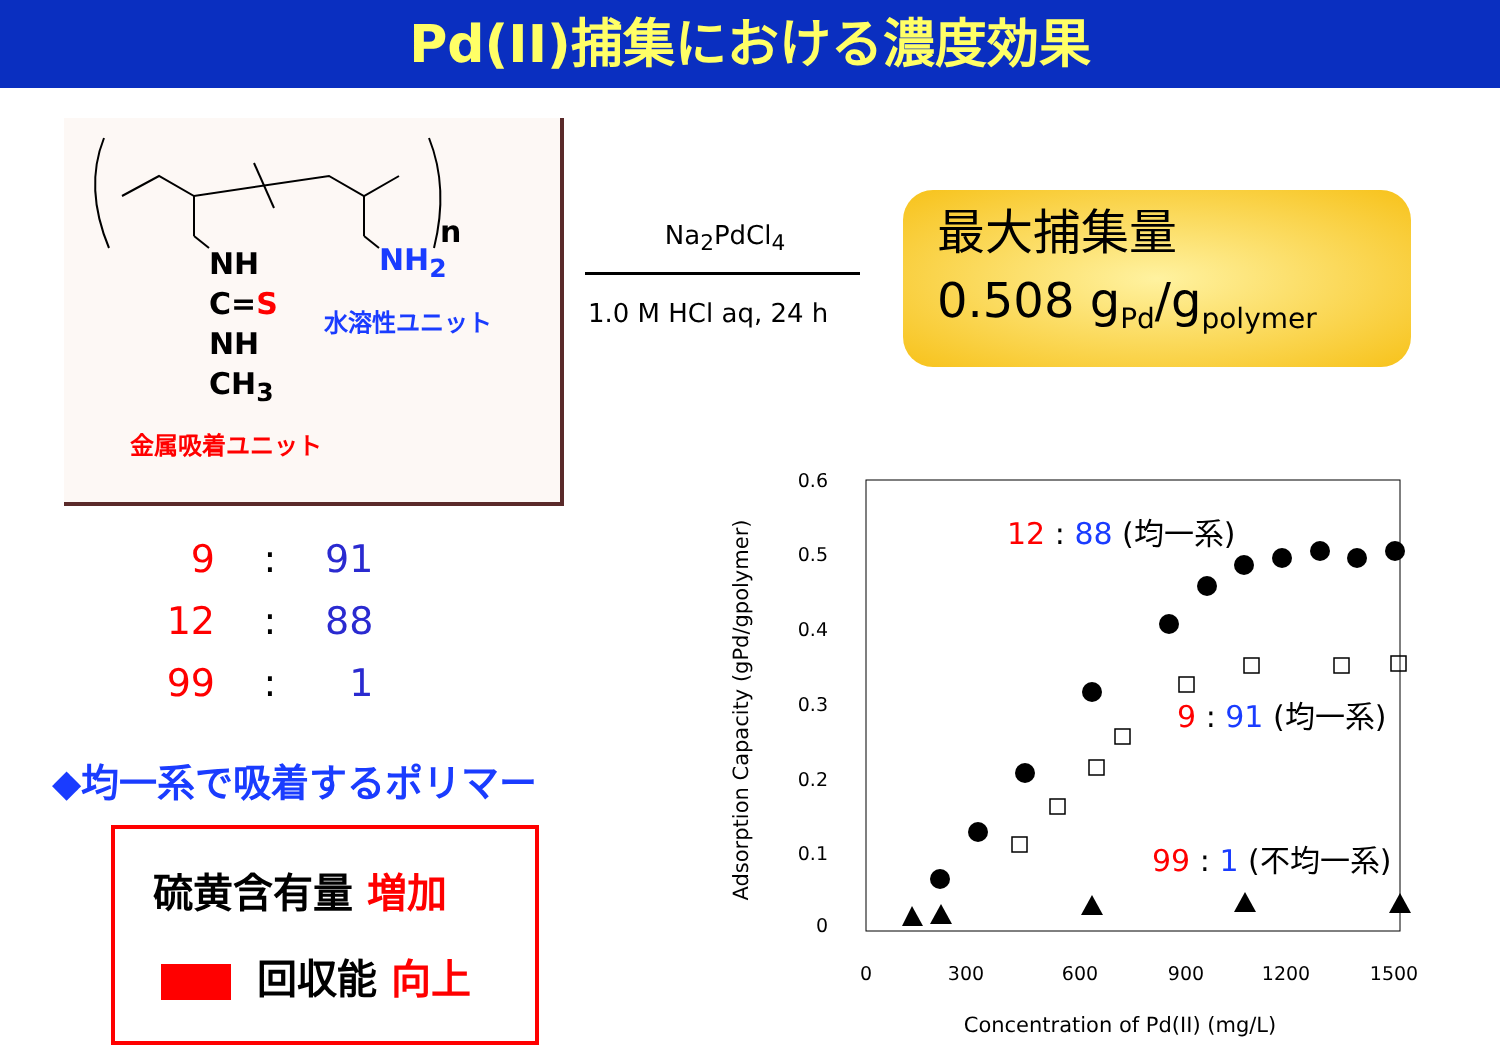Pd(II)捕集における濃度効果
NH
C=S
NH
CH<sub>3</sub>
NH<sub>2</sub>
n
水溶性ユニット
金属吸着ユニット
Na<sub>2</sub>PdCl<sub>4</sub>
1.0 M HCl aq, 24 h
最大捕集量
0.508 g<sub>Pd</sub>/g<sub>polymer</sub>
9: 91
12: 88
99: 1
◆均一系で吸着するポリマー
硫黄含有量 増加
回収能 向上
0.6
0.5
0.4
0.3
0.2
0.1
0
0
300
600
900
1200
1500
Concentration of Pd(II) (mg/L)
Adsorption Capacity (gPd/gpolymer)
12 : 88 (均一系)
9 : 91 (均一系)
99 : 1 (不均一系)